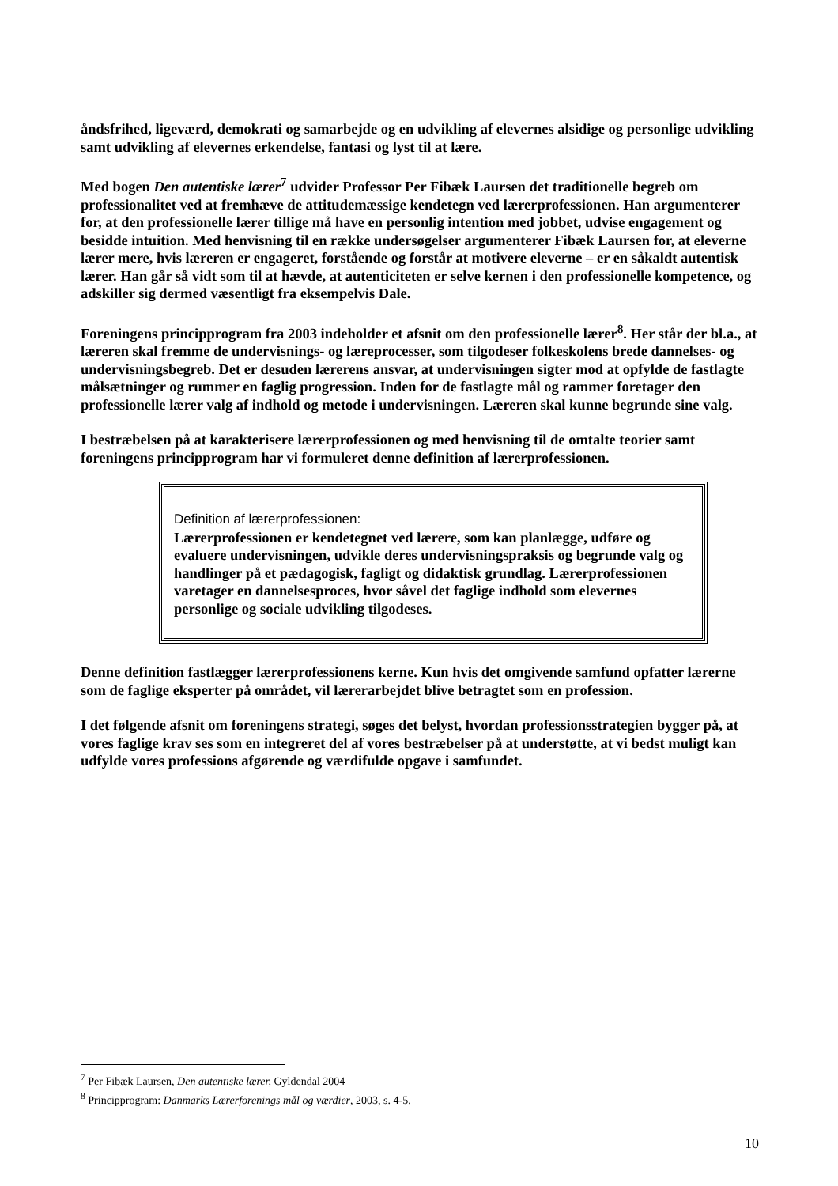åndsfrihed, ligeværd, demokrati og samarbejde og en udvikling af elevernes alsidige og personlige udvikling samt udvikling af elevernes erkendelse, fantasi og lyst til at lære.
Med bogen Den autentiske lærer<sup>7</sup> udvider Professor Per Fibæk Laursen det traditionelle begreb om professionalitet ved at fremhæve de attitudemæssige kendetegn ved lærerprofessionen. Han argumenterer for, at den professionelle lærer tillige må have en personlig intention med jobbet, udvise engagement og besidde intuition. Med henvisning til en række undersøgelser argumenterer Fibæk Laursen for, at eleverne lærer mere, hvis læreren er engageret, forstående og forstår at motivere eleverne – er en såkaldt autentisk lærer. Han går så vidt som til at hævde, at autenticiteten er selve kernen i den professionelle kompetence, og adskiller sig dermed væsentligt fra eksempelvis Dale.
Foreningens princip­program fra 2003 indeholder et afsnit om den professionelle lærer<sup>8</sup>. Her står der bl.a., at læreren skal fremme de undervisnings- og læreprocesser, som tilgodeser folkeskolens brede dannelses- og undervisningsbegreb. Det er desuden lærerens ansvar, at undervisningen sigter mod at opfylde de fastlagte målsætninger og rummer en faglig progression. Inden for de fastlagte mål og rammer foretager den professionelle lærer valg af indhold og metode i undervisningen. Læreren skal kunne begrunde sine valg.
I bestræbelsen på at karakterisere lærerprofessionen og med henvisning til de omtalte teorier samt foreningens principprogram har vi formuleret denne definition af lærerprofessionen.
Definition af lærerprofessionen:
Lærerprofessionen er kendetegnet ved lærere, som kan planlægge, udføre og evaluere undervisningen, udvikle deres undervisningspraksis og begrunde valg og handlinger på et pædagogisk, fagligt og didaktisk grundlag. Lærerprofessionen varetager en dannelsesproces, hvor såvel det faglige indhold som elevernes personlige og sociale udvikling tilgodeses.
Denne definition fastlægger lærerprofessionens kerne. Kun hvis det omgivende samfund opfatter lærerne som de faglige eksperter på området, vil lærerarbejdet blive betragtet som en profession.
I det følgende afsnit om foreningens strategi, søges det belyst, hvordan professionsstrategien bygger på, at vores faglige krav ses som en integreret del af vores bestræbelser på at understøtte, at vi bedst muligt kan udfylde vores professions afgørende og værdifulde opgave i samfundet.
<sup>7</sup> Per Fibæk Laursen, Den autentiske lærer, Gyldendal 2004
<sup>8</sup> Principprogram: Danmarks Lærerforenings mål og værdier, 2003, s. 4-5.
10